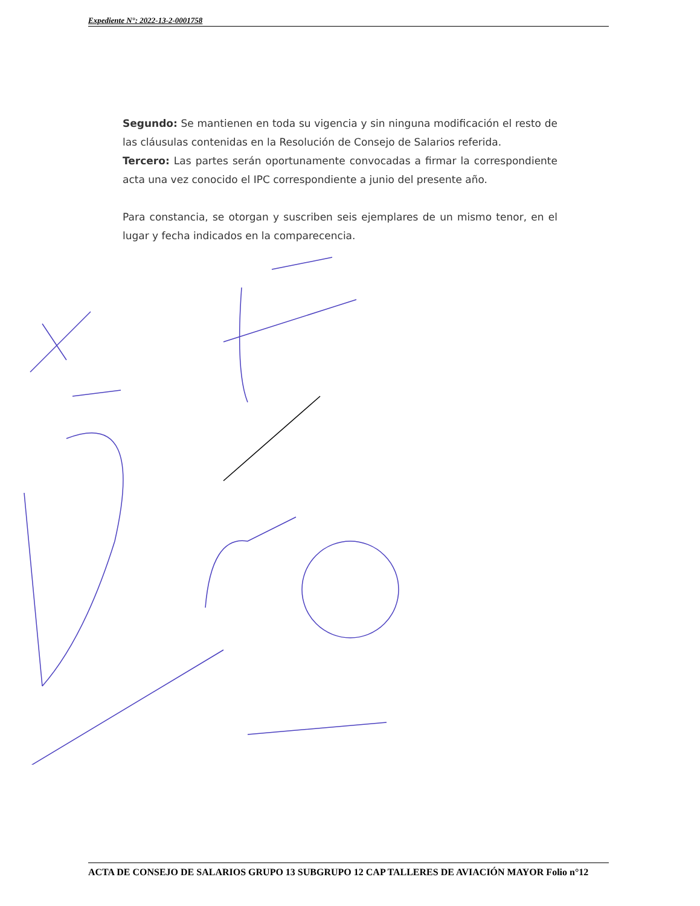Expediente N°: 2022-13-2-0001758
Segundo: Se mantienen en toda su vigencia y sin ninguna modificación el resto de las cláusulas contenidas en la Resolución de Consejo de Salarios referida.
Tercero: Las partes serán oportunamente convocadas a firmar la correspondiente acta una vez conocido el IPC correspondiente a junio del presente año.
Para constancia, se otorgan y suscriben seis ejemplares de un mismo tenor, en el lugar y fecha indicados en la comparecencia.
ACTA DE CONSEJO DE SALARIOS GRUPO 13 SUBGRUPO 12 CAP TALLERES DE AVIACIÓN MAYOR Folio n°12